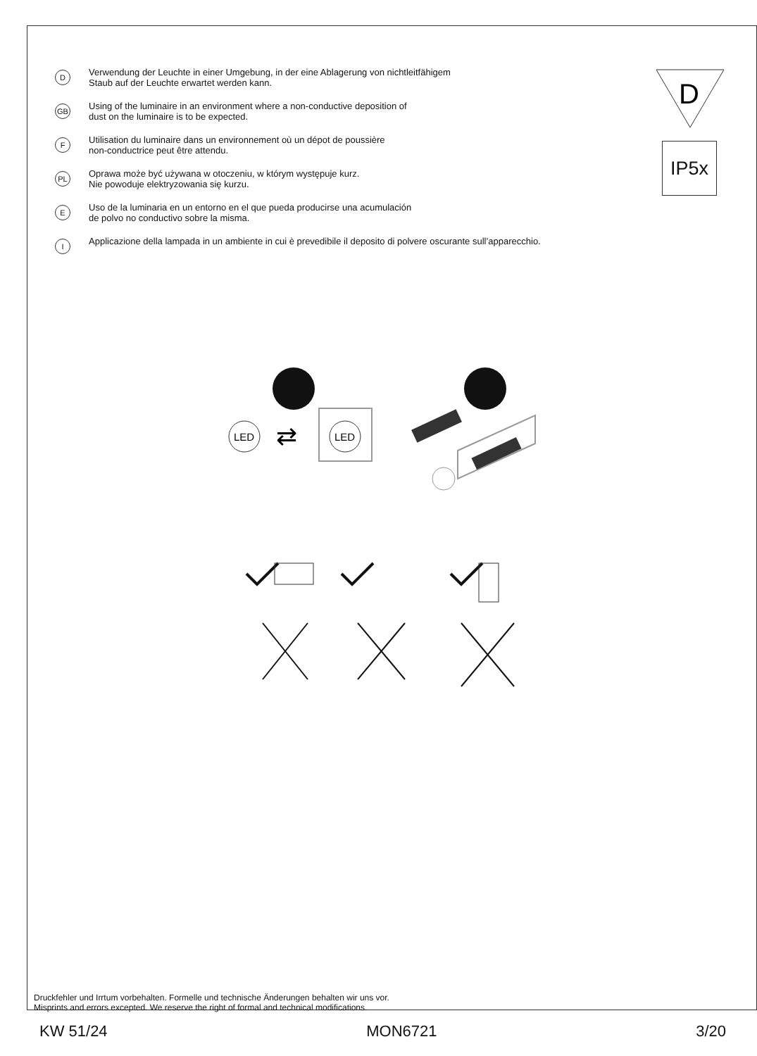D Verwendung der Leuchte in einer Umgebung, in der eine Ablagerung von nichtleitfähigem
Staub auf der Leuchte erwartet werden kann.
GB Using of the luminaire in an environment where a non-conductive deposition of
dust on the luminaire is to be expected.
F Utilisation du luminaire dans un environnement où un dépot de poussière
non-conductrice peut être attendu.
PL Oprawa może być używana w otoczeniu, w którym występuje kurz.
Nie powoduje elektryzowania się kurzu.
E Uso de la luminaria en un entorno en el que pueda producirse una acumulación
de polvo no conductivo sobre la misma.
I Applicazione della lampada in un ambiente in cui è prevedibile il deposito di polvere oscurante sull’apparecchio.
D
IP5x
LED
⇄
LED
Druckfehler und Irrtum vorbehalten. Formelle und technische Änderungen behalten wir uns vor.
Misprints and errors excepted. We reserve the right of formal and technical modifications.
KW 51/24 MON6721 3/20